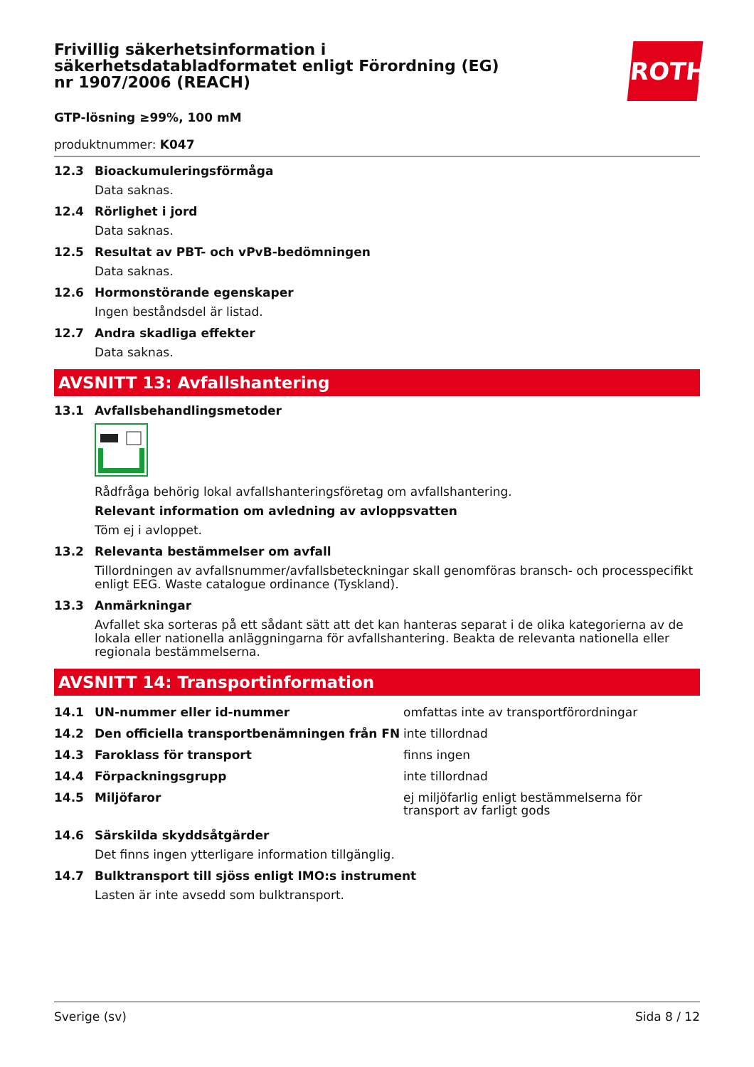ROTH
Frivillig säkerhetsinformation i säkerhetsdatabladformatet enligt Förordning (EG) nr 1907/2006 (REACH)
GTP-lösning ≥99%, 100 mM
produktnummer: K047
12.3 Bioackumuleringsförmåga
Data saknas.
12.4 Rörlighet i jord
Data saknas.
12.5 Resultat av PBT- och vPvB-bedömningen
Data saknas.
12.6 Hormonstörande egenskaper
Ingen beståndsdel är listad.
12.7 Andra skadliga effekter
Data saknas.
AVSNITT 13: Avfallshantering
13.1 Avfallsbehandlingsmetoder
Rådfråga behörig lokal avfallshanteringsföretag om avfallshantering.
Relevant information om avledning av avloppsvatten
Töm ej i avloppet.
13.2 Relevanta bestämmelser om avfall
Tillordningen av avfallsnummer/avfallsbeteckningar skall genomföras bransch- och processpecifikt enligt EEG. Waste catalogue ordinance (Tyskland).
13.3 Anmärkningar
Avfallet ska sorteras på ett sådant sätt att det kan hanteras separat i de olika kategorierna av de lokala eller nationella anläggningarna för avfallshantering. Beakta de relevanta nationella eller regionala bestämmelserna.
AVSNITT 14: Transportinformation
| 14.1 | UN-nummer eller id-nummer | omfattas inte av transportförordningar |
| 14.2 | Den officiella transportbenämningen från FN | inte tillordnad |
| 14.3 | Faroklass för transport | finns ingen |
| 14.4 | Förpackningsgrupp | inte tillordnad |
| 14.5 | Miljöfaror | ej miljöfarlig enligt bestämmelserna för transport av farligt gods |
14.6 Särskilda skyddsåtgärder
Det finns ingen ytterligare information tillgänglig.
14.7 Bulktransport till sjöss enligt IMO:s instrument
Lasten är inte avsedd som bulktransport.
Sverige (sv) Sida 8 / 12